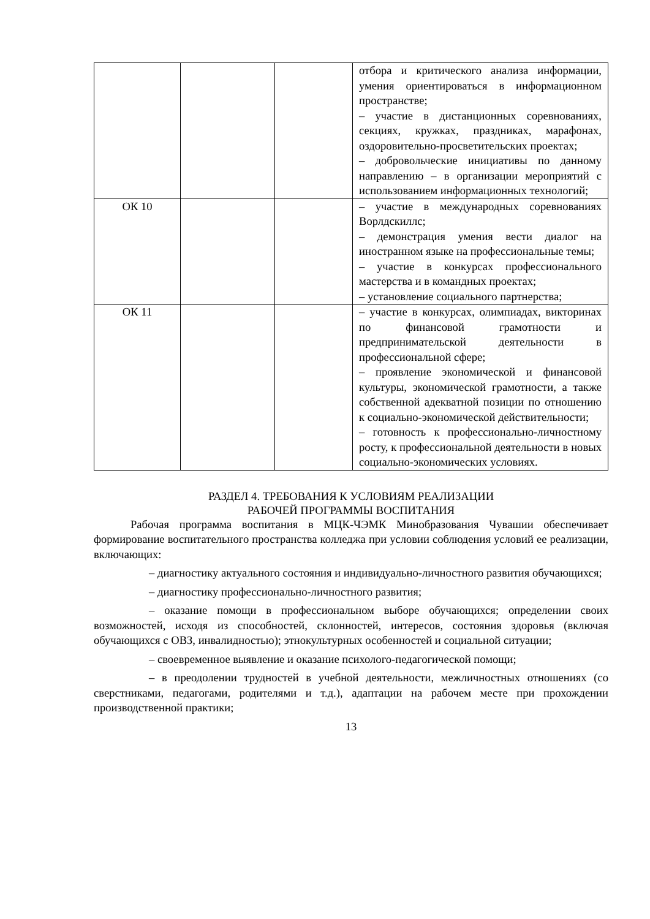| | | | отбора и критического анализа информации, умения ориентироваться в информационном пространстве; – участие в дистанционных соревнованиях, секциях, кружках, праздниках, марафонах, оздоровительно-просветительских проектах; – добровольческие инициативы по данному направлению – в организации мероприятий с использованием информационных технологий; |
| ОК 10 | | | – участие в международных соревнованиях Ворлдскиллс; – демонстрация умения вести диалог на иностранном языке на профессиональные темы; – участие в конкурсах профессионального мастерства и в командных проектах; – установление социального партнерства; |
| ОК 11 | | | – участие в конкурсах, олимпиадах, викторинах по финансовой грамотности и предпринимательской деятельности в профессиональной сфере; – проявление экономической и финансовой культуры, экономической грамотности, а также собственной адекватной позиции по отношению к социально-экономической действительности; – готовность к профессионально-личностному росту, к профессиональной деятельности в новых социально-экономических условиях. |
РАЗДЕЛ 4. ТРЕБОВАНИЯ К УСЛОВИЯМ РЕАЛИЗАЦИИ
РАБОЧЕЙ ПРОГРАММЫ ВОСПИТАНИЯ
Рабочая программа воспитания в МЦК-ЧЭМК Минобразования Чувашии обеспечивает формирование воспитательного пространства колледжа при условии соблюдения условий ее реализации, включающих:
– диагностику актуального состояния и индивидуально-личностного развития обучающихся;
– диагностику профессионально-личностного развития;
– оказание помощи в профессиональном выборе обучающихся; определении своих возможностей, исходя из способностей, склонностей, интересов, состояния здоровья (включая обучающихся с ОВЗ, инвалидностью); этнокультурных особенностей и социальной ситуации;
– своевременное выявление и оказание психолого-педагогической помощи;
– в преодолении трудностей в учебной деятельности, межличностных отношениях (со сверстниками, педагогами, родителями и т.д.), адаптации на рабочем месте при прохождении производственной практики;
13